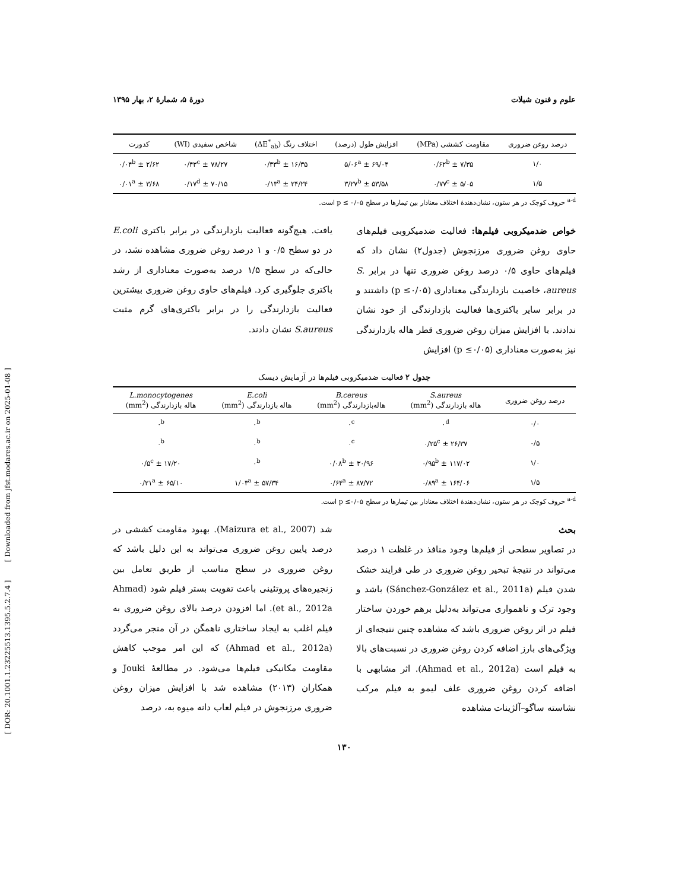[ DOR: 20.1001.1.23225513.1395.5.2.7.4 ] [ Downloaded from jfst.modares.ac.ir on 2025-01-08 ]
علوم و فنون شیلات دورۀ ۵، شمارۀ ۲، بهار ۱۳۹۵
| درصد روغن ضروری | مقاومت کششی (MPa) | افزایش طول (درصد) | اختلاف رنگ (ΔE<sup>*</sup><sub>ab</sub>) | شاخص سفیدی (WI) | کدورت |
| --- | --- | --- | --- | --- | --- |
| ۱/۰ | ۷/۳۵ ± ۰/۶۲<sup>b</sup> | ۶۹/۰۴ ± ۵/۰۶<sup>a</sup> | ۱۶/۳۵ ± ۰/۳۳<sup>b</sup> | ۷۸/۲۷ ± ۰/۴۳<sup>c</sup> | ۲/۶۲ ± ۰/۰۴<sup>b</sup> |
| ۱/۵ | ۵/۰۵ ± ۰/۷۷<sup>c</sup> | ۵۳/۵۸ ± ۳/۲۷<sup>b</sup> | ۲۴/۲۴ ± ۰/۱۳<sup>a</sup> | ۷۰/۱۵ ± ۰/۱۷<sup>d</sup> | ۳/۶۸ ± ۰/۰۱<sup>a</sup> |
<sup>a-d</sup> حروف کوچک در هر ستون، نشان‌دهندۀ اختلاف معنادار بین تیمارها در سطح p ≤ ۰/۰۵ است.
خواص ضدمیکروبی فیلم‌ها: فعالیت ضدمیکروبی فیلم‌های حاوی روغن ضروری مرزنجوش (جدول۲) نشان داد که فیلم‌های حاوی ۰/۵ درصد روغن ضروری تنها در برابر S. aureus، خاصیت بازدارندگی معناداری (p ≤۰/۰۵) داشتند و در برابر سایر باکتری‌ها فعالیت بازدارندگی از خود نشان ندادند. با افزایش میزان روغن ضروری قطر هاله بازدارندگی نیز به‌صورت معناداری (p ≤۰/۰۵) افزایش
یافت. هیچ‌گونه فعالیت بازدارندگی در برابر باکتری E.coli در دو سطح ۰/۵ و ۱ درصد روغن ضروری مشاهده نشد، در حالی‌که در سطح ۱/۵ درصد به‌صورت معناداری از رشد باکتری جلوگیری کرد. فیلم‌های حاوی روغن ضروری بیشترین فعالیت بازدارندگی را در برابر باکتری‌های گرم مثبت S.aureus نشان دادند.
جدول ۲ فعالیت ضدمیکروبی فیلم‌ها در آزمایش دیسک
| درصد روغن ضروری | S.aureus هاله بازدارندگی (mm<sup>2</sup>) | B.cereus هاله‌بازدارندگی (mm<sup>2</sup>) | E.coli هاله بازدارندگی (mm<sup>2</sup>) | L.monocytogenes هاله بازدارندگی (mm<sup>2</sup>) |
| --- | --- | --- | --- | --- |
| ۰/۰ | ۰<sup>d</sup> | ۰<sup>c</sup> | ۰<sup>b</sup> | ۰<sup>b</sup> |
| ۰/۵ | ۲۶/۳۷ ± ۰/۲۵<sup>c</sup> | ۰<sup>c</sup> | ۰<sup>b</sup> | ۰<sup>b</sup> |
| ۱/۰ | ۱۱۷/۰۲ ± ۰/۹۵<sup>b</sup> | ۳۰/۹۶ ± ۰/۰۸<sup>b</sup> | ۰<sup>b</sup> | ۱۷/۲۰ ± ۰/۵<sup>c</sup> |
| ۱/۵ | ۱۶۴/۰۶ ± ۰/۸۹<sup>a</sup> | ۸۷/۷۲ ± ۰/۶۴<sup>a</sup> | ۵۷/۳۴ ± ۱/۰۳<sup>a</sup> | ۶۵/۱۰ ± ۰/۲۱<sup>a</sup> |
<sup>a-d</sup> حروف کوچک در هر ستون، نشان‌دهندۀ اختلاف معنادار بین تیمارها در سطح p ≤۰/۰۵ است.
بحث
در تصاویر سطحی از فیلم‌ها وجود منافذ در غلظت ۱ درصد می‌تواند در نتیجۀ تبخیر روغن ضروری در طی فرایند خشک شدن فیلم (Sánchez-González et al., 2011a) باشد و وجود ترک و ناهمواری می‌تواند به‌دلیل برهم خوردن ساختار فیلم در اثر روغن ضروری باشد که مشاهده چنین نتیجه‌ای از ویژگی‌های بارز اضافه کردن روغن ضروری در نسبت‌های بالا به فیلم است (Ahmad et al., 2012a). اثر مشابهی با اضافه کردن روغن ضروری علف لیمو به فیلم مرکب نشاسته ساگو–آلژینات مشاهده
شد (Maizura et al., 2007). بهبود مقاومت کششی در درصد پایین روغن ضروری می‌تواند به این دلیل باشد که روغن ضروری در سطح مناسب از طریق تعامل بین زنجیره‌های پروتئینی باعث تقویت بستر فیلم شود (Ahmad et al., 2012a). اما افزودن درصد بالای روغن ضروری به فیلم اغلب به ایجاد ساختاری ناهمگن در آن منجر می‌گردد (Ahmad et al., 2012a) که این امر موجب کاهش مقاومت مکانیکی فیلم‌ها می‌شود. در مطالعۀ Jouki و همکاران (۲۰۱۳) مشاهده شد با افزایش میزان روغن ضروری مرزنجوش در فیلم لعاب دانه میوه به، درصد
۱۳۰